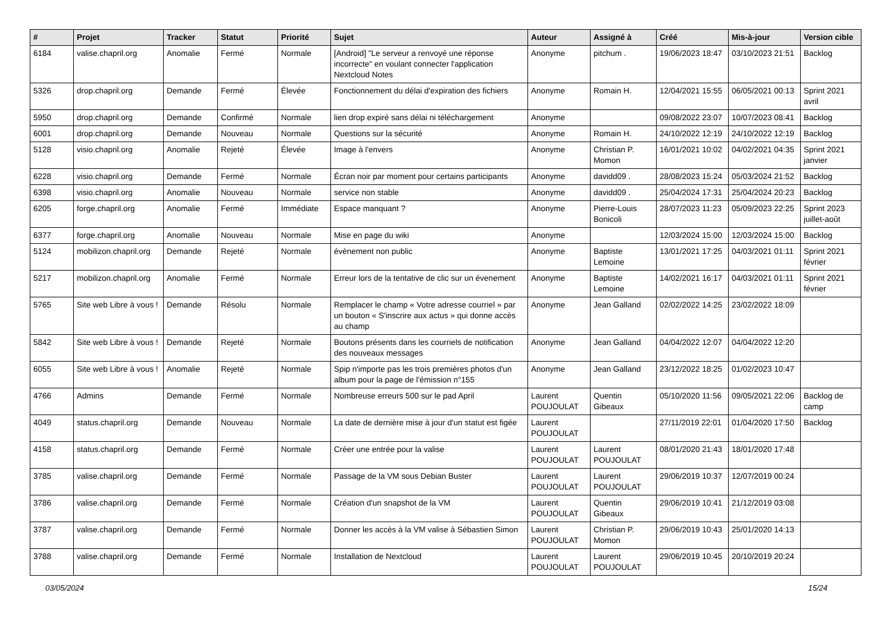| # | Projet | Tracker | Statut | Priorité | Sujet | Auteur | Assigné à | Créé | Mis-à-jour | Version cible |
| --- | --- | --- | --- | --- | --- | --- | --- | --- | --- | --- |
| 6184 | valise.chapril.org | Anomalie | Fermé | Normale | [Android] "Le serveur a renvoyé une réponse incorrecte" en voulant connecter l'application Nextcloud Notes | Anonyme | pitchum . | 19/06/2023 18:47 | 03/10/2023 21:51 | Backlog |
| 5326 | drop.chapril.org | Demande | Fermé | Élevée | Fonctionnement du délai d'expiration des fichiers | Anonyme | Romain H. | 12/04/2021 15:55 | 06/05/2021 00:13 | Sprint 2021 avril |
| 5950 | drop.chapril.org | Demande | Confirmé | Normale | lien drop expiré sans délai ni téléchargement | Anonyme | | 09/08/2022 23:07 | 10/07/2023 08:41 | Backlog |
| 6001 | drop.chapril.org | Demande | Nouveau | Normale | Questions sur la sécurité | Anonyme | Romain H. | 24/10/2022 12:19 | 24/10/2022 12:19 | Backlog |
| 5128 | visio.chapril.org | Anomalie | Rejeté | Élevée | Image à l'envers | Anonyme | Christian P. Momon | 16/01/2021 10:02 | 04/02/2021 04:35 | Sprint 2021 janvier |
| 6228 | visio.chapril.org | Demande | Fermé | Normale | Écran noir par moment pour certains participants | Anonyme | davidd09 . | 28/08/2023 15:24 | 05/03/2024 21:52 | Backlog |
| 6398 | visio.chapril.org | Anomalie | Nouveau | Normale | service non stable | Anonyme | davidd09 . | 25/04/2024 17:31 | 25/04/2024 20:23 | Backlog |
| 6205 | forge.chapril.org | Anomalie | Fermé | Immédiate | Espace manquant ? | Anonyme | Pierre-Louis Bonicoli | 28/07/2023 11:23 | 05/09/2023 22:25 | Sprint 2023 juillet-août |
| 6377 | forge.chapril.org | Anomalie | Nouveau | Normale | Mise en page du wiki | Anonyme | | 12/03/2024 15:00 | 12/03/2024 15:00 | Backlog |
| 5124 | mobilizon.chapril.org | Demande | Rejeté | Normale | évènement non public | Anonyme | Baptiste Lemoine | 13/01/2021 17:25 | 04/03/2021 01:11 | Sprint 2021 février |
| 5217 | mobilizon.chapril.org | Anomalie | Fermé | Normale | Erreur lors de la tentative de clic sur un évenement | Anonyme | Baptiste Lemoine | 14/02/2021 16:17 | 04/03/2021 01:11 | Sprint 2021 février |
| 5765 | Site web Libre à vous ! | Demande | Résolu | Normale | Remplacer le champ « Votre adresse courriel » par un bouton « S'inscrire aux actus » qui donne accès au champ | Anonyme | Jean Galland | 02/02/2022 14:25 | 23/02/2022 18:09 | |
| 5842 | Site web Libre à vous ! | Demande | Rejeté | Normale | Boutons présents dans les courriels de notification des nouveaux messages | Anonyme | Jean Galland | 04/04/2022 12:07 | 04/04/2022 12:20 | |
| 6055 | Site web Libre à vous ! | Anomalie | Rejeté | Normale | Spip n'importe pas les trois premières photos d'un album pour la page de l'émission n°155 | Anonyme | Jean Galland | 23/12/2022 18:25 | 01/02/2023 10:47 | |
| 4766 | Admins | Demande | Fermé | Normale | Nombreuse erreurs 500 sur le pad April | Laurent POUJOULAT | Quentin Gibeaux | 05/10/2020 11:56 | 09/05/2021 22:06 | Backlog de camp |
| 4049 | status.chapril.org | Demande | Nouveau | Normale | La date de dernière mise à jour d'un statut est figée | Laurent POUJOULAT | | 27/11/2019 22:01 | 01/04/2020 17:50 | Backlog |
| 4158 | status.chapril.org | Demande | Fermé | Normale | Créer une entrée pour la valise | Laurent POUJOULAT | Laurent POUJOULAT | 08/01/2020 21:43 | 18/01/2020 17:48 | |
| 3785 | valise.chapril.org | Demande | Fermé | Normale | Passage de la VM sous Debian Buster | Laurent POUJOULAT | Laurent POUJOULAT | 29/06/2019 10:37 | 12/07/2019 00:24 | |
| 3786 | valise.chapril.org | Demande | Fermé | Normale | Création d'un snapshot de la VM | Laurent POUJOULAT | Quentin Gibeaux | 29/06/2019 10:41 | 21/12/2019 03:08 | |
| 3787 | valise.chapril.org | Demande | Fermé | Normale | Donner les accès à la VM valise à Sébastien Simon | Laurent POUJOULAT | Christian P. Momon | 29/06/2019 10:43 | 25/01/2020 14:13 | |
| 3788 | valise.chapril.org | Demande | Fermé | Normale | Installation de Nextcloud | Laurent POUJOULAT | Laurent POUJOULAT | 29/06/2019 10:45 | 20/10/2019 20:24 | |
03/05/2024 15/24